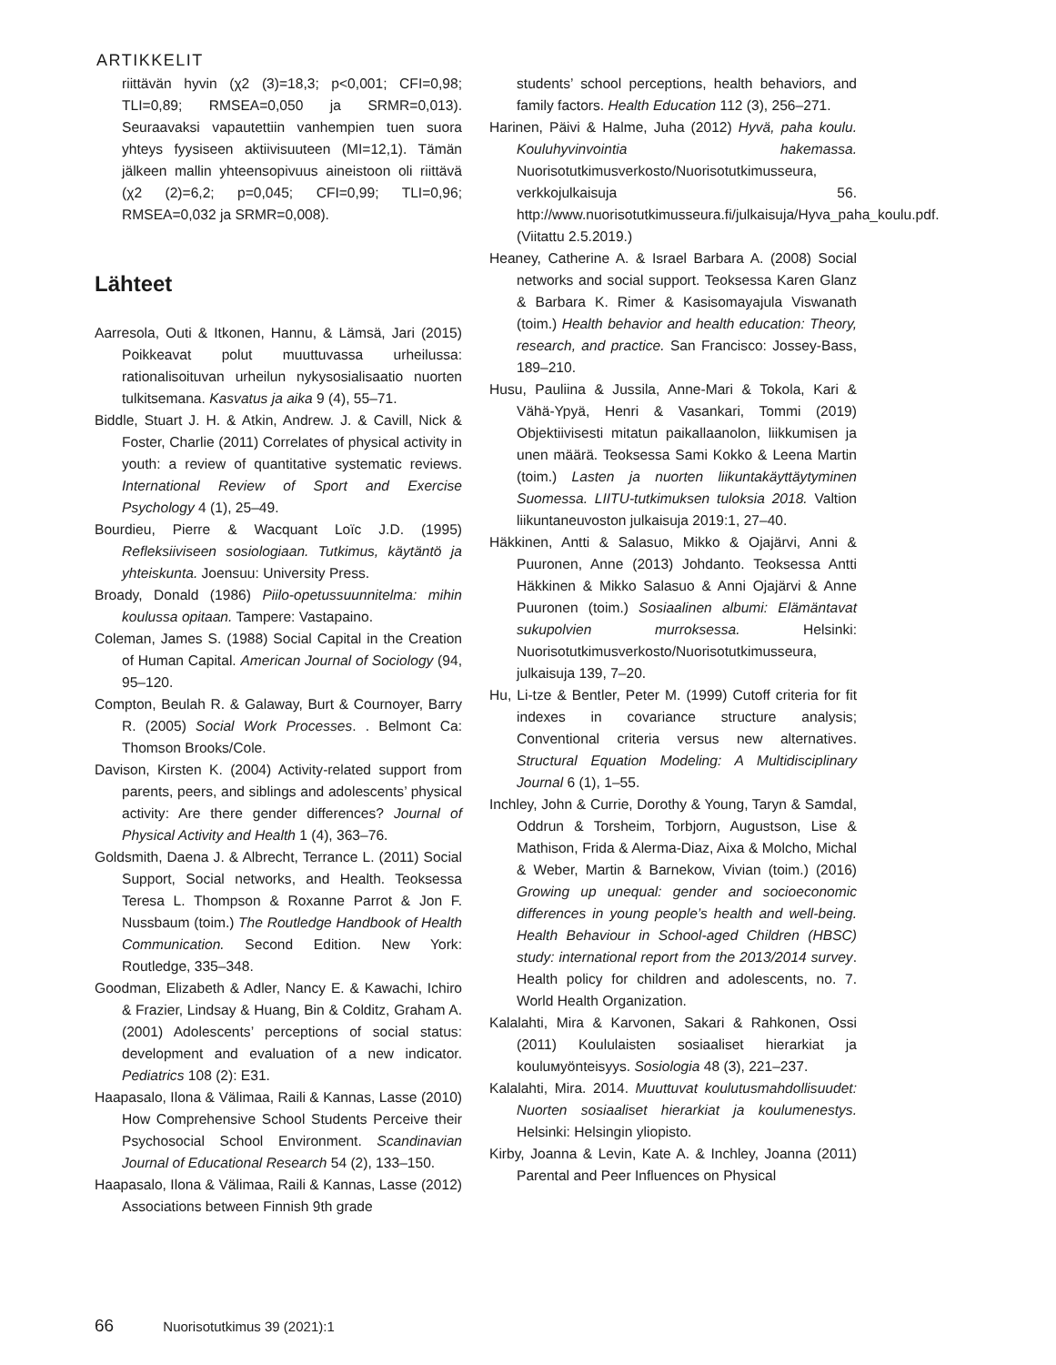ARTIKKELIT
riittävän hyvin (χ2 (3)=18,3; p<0,001; CFI=0,98; TLI=0,89; RMSEA=0,050 ja SRMR=0,013). Seuraavaksi vapautettiin vanhempien tuen suora yhteys fyysiseen aktiivisuuteen (MI=12,1). Tämän jälkeen mallin yhteensopivuus aineistoon oli riittävä (χ2 (2)=6,2; p=0,045; CFI=0,99; TLI=0,96; RMSEA=0,032 ja SRMR=0,008).
Lähteet
Aarresola, Outi & Itkonen, Hannu, & Lämsä, Jari (2015) Poikkeavat polut muuttuvassa urheilussa: rationalisoituvan urheilun nykysosialisaatio nuorten tulkitsemana. Kasvatus ja aika 9 (4), 55–71.
Biddle, Stuart J. H. & Atkin, Andrew. J. & Cavill, Nick & Foster, Charlie (2011) Correlates of physical activity in youth: a review of quantitative systematic reviews. International Review of Sport and Exercise Psychology 4 (1), 25–49.
Bourdieu, Pierre & Wacquant Loïc J.D. (1995) Refleksiiviseen sosiologiaan. Tutkimus, käytäntö ja yhteiskunta. Joensuu: University Press.
Broady, Donald (1986) Piilo-opetussuunnitelma: mihin koulussa opitaan. Tampere: Vastapaino.
Coleman, James S. (1988) Social Capital in the Creation of Human Capital. American Journal of Sociology (94, 95–120.
Compton, Beulah R. & Galaway, Burt & Cournoyer, Barry R. (2005) Social Work Processes. . Belmont Ca: Thomson Brooks/Cole.
Davison, Kirsten K. (2004) Activity-related support from parents, peers, and siblings and adolescents’ physical activity: Are there gender differences? Journal of Physical Activity and Health 1 (4), 363–76.
Goldsmith, Daena J. & Albrecht, Terrance L. (2011) Social Support, Social networks, and Health. Teoksessa Teresa L. Thompson & Roxanne Parrot & Jon F. Nussbaum (toim.) The Routledge Handbook of Health Communication. Second Edition. New York: Routledge, 335–348.
Goodman, Elizabeth & Adler, Nancy E. & Kawachi, Ichiro & Frazier, Lindsay & Huang, Bin & Colditz, Graham A. (2001) Adolescents’ perceptions of social status: development and evaluation of a new indicator. Pediatrics 108 (2): E31.
Haapasalo, Ilona & Välimaa, Raili & Kannas, Lasse (2010) How Comprehensive School Students Perceive their Psychosocial School Environment. Scandinavian Journal of Educational Research 54 (2), 133–150.
Haapasalo, Ilona & Välimaa, Raili & Kannas, Lasse (2012) Associations between Finnish 9th grade
students’ school perceptions, health behaviors, and family factors. Health Education 112 (3), 256–271.
Harinen, Päivi & Halme, Juha (2012) Hyvä, paha koulu. Kouluhyvinvointia hakemassa. Nuorisotutkimusverkosto/Nuorisotutkimusseura, verkkojulkaisuja 56. http://www.nuorisotutkimusseura.fi/julkaisuja/Hyva_paha_koulu.pdf. (Viitattu 2.5.2019.)
Heaney, Catherine A. & Israel Barbara A. (2008) Social networks and social support. Teoksessa Karen Glanz & Barbara K. Rimer & Kasisomayajula Viswanath (toim.) Health behavior and health education: Theory, research, and practice. San Francisco: Jossey-Bass, 189–210.
Husu, Pauliina & Jussila, Anne-Mari & Tokola, Kari & Vähä-Ypyä, Henri & Vasankari, Tommi (2019) Objektiivisesti mitatun paikallaanolon, liikkumisen ja unen määrä. Teoksessa Sami Kokko & Leena Martin (toim.) Lasten ja nuorten liikuntakäyttäytyminen Suomessa. LIITU-tutkimuksen tuloksia 2018. Valtion liikuntaneuvoston julkaisuja 2019:1, 27–40.
Häkkinen, Antti & Salasuo, Mikko & Ojajärvi, Anni & Puuronen, Anne (2013) Johdanto. Teoksessa Antti Häkkinen & Mikko Salasuo & Anni Ojajärvi & Anne Puuronen (toim.) Sosiaalinen albumi: Elämäntavat sukupolvien murroksessa. Helsinki: Nuorisotutkimusverkosto/Nuorisotutkimusseura, julkaisuja 139, 7–20.
Hu, Li-tze & Bentler, Peter M. (1999) Cutoff criteria for fit indexes in covariance structure analysis; Conventional criteria versus new alternatives. Structural Equation Modeling: A Multidisciplinary Journal 6 (1), 1–55.
Inchley, John & Currie, Dorothy & Young, Taryn & Samdal, Oddrun & Torsheim, Torbjorn, Augustson, Lise & Mathison, Frida & Alerma-Diaz, Aixa & Molcho, Michal & Weber, Martin & Barnekow, Vivian (toim.) (2016) Growing up unequal: gender and socioeconomic differences in young people’s health and well-being. Health Behaviour in School-aged Children (HBSC) study: international report from the 2013/2014 survey. Health policy for children and adolescents, no. 7. World Health Organization.
Kalalahti, Mira & Karvonen, Sakari & Rahkonen, Ossi (2011) Koululaisten sosiaaliset hierarkiat ja kouluмyönteisyys. Sosiologia 48 (3), 221–237.
Kalalahti, Mira. 2014. Muuttuvat koulutusmahdollisuudet: Nuorten sosiaaliset hierarkiat ja koulumenestys. Helsinki: Helsingin yliopisto.
Kirby, Joanna & Levin, Kate A. & Inchley, Joanna (2011) Parental and Peer Influences on Physical
66 Nuorisotutkimus 39 (2021):1